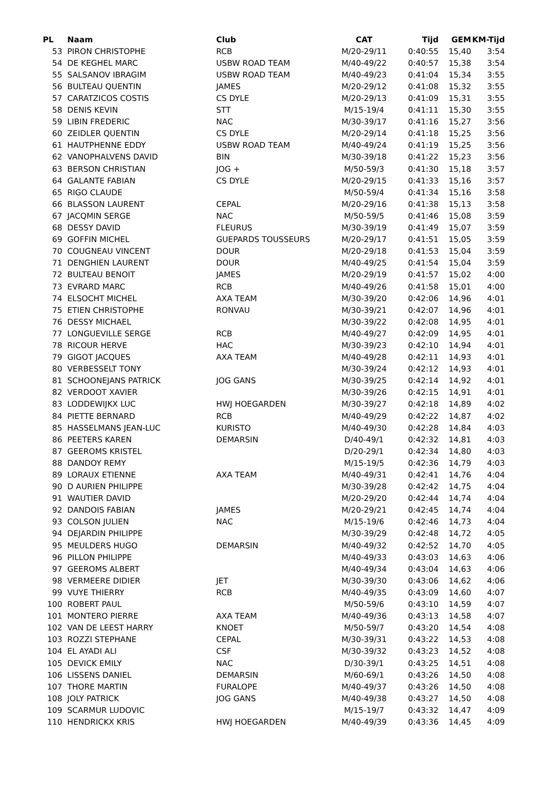| PL | Naam | Club | CAT | Tijd | GEM | KM-Tijd |
| --- | --- | --- | --- | --- | --- | --- |
| 53 | PIRON CHRISTOPHE | RCB | M/20-29/11 | 0:40:55 | 15,40 | 3:54 |
| 54 | DE KEGHEL MARC | USBW ROAD TEAM | M/40-49/22 | 0:40:57 | 15,38 | 3:54 |
| 55 | SALSANOV IBRAGIM | USBW ROAD TEAM | M/40-49/23 | 0:41:04 | 15,34 | 3:55 |
| 56 | BULTEAU QUENTIN | JAMES | M/20-29/12 | 0:41:08 | 15,32 | 3:55 |
| 57 | CARATZICOS COSTIS | CS DYLE | M/20-29/13 | 0:41:09 | 15,31 | 3:55 |
| 58 | DENIS KEVIN | STT | M/15-19/4 | 0:41:11 | 15,30 | 3:55 |
| 59 | LIBIN FREDERIC | NAC | M/30-39/17 | 0:41:16 | 15,27 | 3:56 |
| 60 | ZEIDLER QUENTIN | CS DYLE | M/20-29/14 | 0:41:18 | 15,25 | 3:56 |
| 61 | HAUTPHENNE EDDY | USBW ROAD TEAM | M/40-49/24 | 0:41:19 | 15,25 | 3:56 |
| 62 | VANOPHALVENS DAVID | BIN | M/30-39/18 | 0:41:22 | 15,23 | 3:56 |
| 63 | BERSON CHRISTIAN | JOG + | M/50-59/3 | 0:41:30 | 15,18 | 3:57 |
| 64 | GALANTE FABIAN | CS DYLE | M/20-29/15 | 0:41:33 | 15,16 | 3:57 |
| 65 | RIGO CLAUDE | | M/50-59/4 | 0:41:34 | 15,16 | 3:58 |
| 66 | BLASSON LAURENT | CEPAL | M/20-29/16 | 0:41:38 | 15,13 | 3:58 |
| 67 | JACQMIN SERGE | NAC | M/50-59/5 | 0:41:46 | 15,08 | 3:59 |
| 68 | DESSY DAVID | FLEURUS | M/30-39/19 | 0:41:49 | 15,07 | 3:59 |
| 69 | GOFFIN MICHEL | GUEPARDS TOUSSEURS | M/20-29/17 | 0:41:51 | 15,05 | 3:59 |
| 70 | COUGNEAU VINCENT | DOUR | M/20-29/18 | 0:41:53 | 15,04 | 3:59 |
| 71 | DENGHIEN LAURENT | DOUR | M/40-49/25 | 0:41:54 | 15,04 | 3:59 |
| 72 | BULTEAU BENOIT | JAMES | M/20-29/19 | 0:41:57 | 15,02 | 4:00 |
| 73 | EVRARD MARC | RCB | M/40-49/26 | 0:41:58 | 15,01 | 4:00 |
| 74 | ELSOCHT MICHEL | AXA TEAM | M/30-39/20 | 0:42:06 | 14,96 | 4:01 |
| 75 | ETIEN CHRISTOPHE | RONVAU | M/30-39/21 | 0:42:07 | 14,96 | 4:01 |
| 76 | DESSY MICHAEL | | M/30-39/22 | 0:42:08 | 14,95 | 4:01 |
| 77 | LONGUEVILLE SERGE | RCB | M/40-49/27 | 0:42:09 | 14,95 | 4:01 |
| 78 | RICOUR HERVE | HAC | M/30-39/23 | 0:42:10 | 14,94 | 4:01 |
| 79 | GIGOT JACQUES | AXA TEAM | M/40-49/28 | 0:42:11 | 14,93 | 4:01 |
| 80 | VERBESSELT TONY | | M/30-39/24 | 0:42:12 | 14,93 | 4:01 |
| 81 | SCHOONEJANS PATRICK | JOG GANS | M/30-39/25 | 0:42:14 | 14,92 | 4:01 |
| 82 | VERDOOT XAVIER | | M/30-39/26 | 0:42:15 | 14,91 | 4:01 |
| 83 | LODDEWIJKX LUC | HWJ HOEGARDEN | M/30-39/27 | 0:42:18 | 14,89 | 4:02 |
| 84 | PIETTE BERNARD | RCB | M/40-49/29 | 0:42:22 | 14,87 | 4:02 |
| 85 | HASSELMANS JEAN-LUC | KURISTO | M/40-49/30 | 0:42:28 | 14,84 | 4:03 |
| 86 | PEETERS KAREN | DEMARSIN | D/40-49/1 | 0:42:32 | 14,81 | 4:03 |
| 87 | GEEROMS KRISTEL | | D/20-29/1 | 0:42:34 | 14,80 | 4:03 |
| 88 | DANDOY REMY | | M/15-19/5 | 0:42:36 | 14,79 | 4:03 |
| 89 | LORAUX ETIENNE | AXA TEAM | M/40-49/31 | 0:42:41 | 14,76 | 4:04 |
| 90 | D AURIEN PHILIPPE | | M/30-39/28 | 0:42:42 | 14,75 | 4:04 |
| 91 | WAUTIER DAVID | | M/20-29/20 | 0:42:44 | 14,74 | 4:04 |
| 92 | DANDOIS FABIAN | JAMES | M/20-29/21 | 0:42:45 | 14,74 | 4:04 |
| 93 | COLSON JULIEN | NAC | M/15-19/6 | 0:42:46 | 14,73 | 4:04 |
| 94 | DEJARDIN PHILIPPE | | M/30-39/29 | 0:42:48 | 14,72 | 4:05 |
| 95 | MEULDERS HUGO | DEMARSIN | M/40-49/32 | 0:42:52 | 14,70 | 4:05 |
| 96 | PILLON PHILIPPE | | M/40-49/33 | 0:43:03 | 14,63 | 4:06 |
| 97 | GEEROMS ALBERT | | M/40-49/34 | 0:43:04 | 14,63 | 4:06 |
| 98 | VERMEERE DIDIER | JET | M/30-39/30 | 0:43:06 | 14,62 | 4:06 |
| 99 | VUYE THIERRY | RCB | M/40-49/35 | 0:43:09 | 14,60 | 4:07 |
| 100 | ROBERT PAUL | | M/50-59/6 | 0:43:10 | 14,59 | 4:07 |
| 101 | MONTERO PIERRE | AXA TEAM | M/40-49/36 | 0:43:13 | 14,58 | 4:07 |
| 102 | VAN DE LEEST HARRY | KNOET | M/50-59/7 | 0:43:20 | 14,54 | 4:08 |
| 103 | ROZZI STEPHANE | CEPAL | M/30-39/31 | 0:43:22 | 14,53 | 4:08 |
| 104 | EL AYADI ALI | CSF | M/30-39/32 | 0:43:23 | 14,52 | 4:08 |
| 105 | DEVICK EMILY | NAC | D/30-39/1 | 0:43:25 | 14,51 | 4:08 |
| 106 | LISSENS DANIEL | DEMARSIN | M/60-69/1 | 0:43:26 | 14,50 | 4:08 |
| 107 | THORE MARTIN | FURALOPE | M/40-49/37 | 0:43:26 | 14,50 | 4:08 |
| 108 | JOLY PATRICK | JOG GANS | M/40-49/38 | 0:43:27 | 14,50 | 4:08 |
| 109 | SCARMUR LUDOVIC | | M/15-19/7 | 0:43:32 | 14,47 | 4:09 |
| 110 | HENDRICKX KRIS | HWJ HOEGARDEN | M/40-49/39 | 0:43:36 | 14,45 | 4:09 |